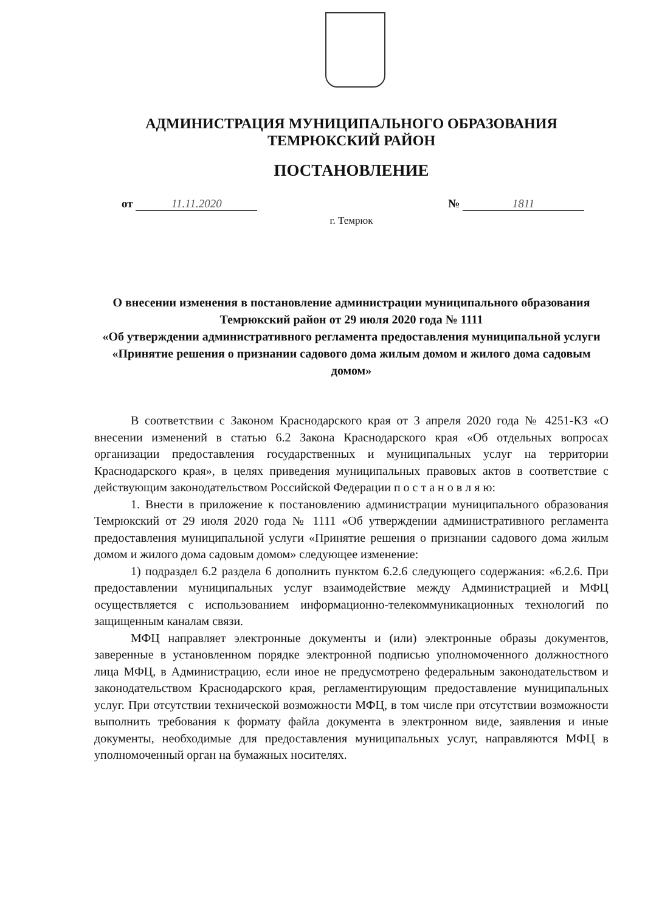АДМИНИСТРАЦИЯ МУНИЦИПАЛЬНОГО ОБРАЗОВАНИЯ
ТЕМРЮКСКИЙ РАЙОН
ПОСТАНОВЛЕНИЕ
от 11.11.2020 № 1811
г. Темрюк
О внесении изменения в постановление администрации муниципального образования Темрюкский район от 29 июля 2020 года № 1111
«Об утверждении административного регламента предоставления муниципальной услуги «Принятие решения о признании садового дома жилым домом и жилого дома садовым домом»
В соответствии с Законом Краснодарского края от 3 апреля 2020 года № 4251-КЗ «О внесении изменений в статью 6.2 Закона Краснодарского края «Об отдельных вопросах организации предоставления государственных и муниципальных услуг на территории Краснодарского края», в целях приведения муниципальных правовых актов в соответствие с действующим законодательством Российской Федерации п о с т а н о в л я ю:
1. Внести в приложение к постановлению администрации муниципального образования Темрюкский от 29 июля 2020 года № 1111 «Об утверждении административного регламента предоставления муниципальной услуги «Принятие решения о признании садового дома жилым домом и жилого дома садовым домом» следующее изменение:
1) подраздел 6.2 раздела 6 дополнить пунктом 6.2.6 следующего содержания: «6.2.6. При предоставлении муниципальных услуг взаимодействие между Администрацией и МФЦ осуществляется с использованием информационно-телекоммуникационных технологий по защищенным каналам связи.
МФЦ направляет электронные документы и (или) электронные образы документов, заверенные в установленном порядке электронной подписью уполномоченного должностного лица МФЦ, в Администрацию, если иное не предусмотрено федеральным законодательством и законодательством Краснодарского края, регламентирующим предоставление муниципальных услуг. При отсутствии технической возможности МФЦ, в том числе при отсутствии возможности выполнить требования к формату файла документа в электронном виде, заявления и иные документы, необходимые для предоставления муниципальных услуг, направляются МФЦ в уполномоченный орган на бумажных носителях.